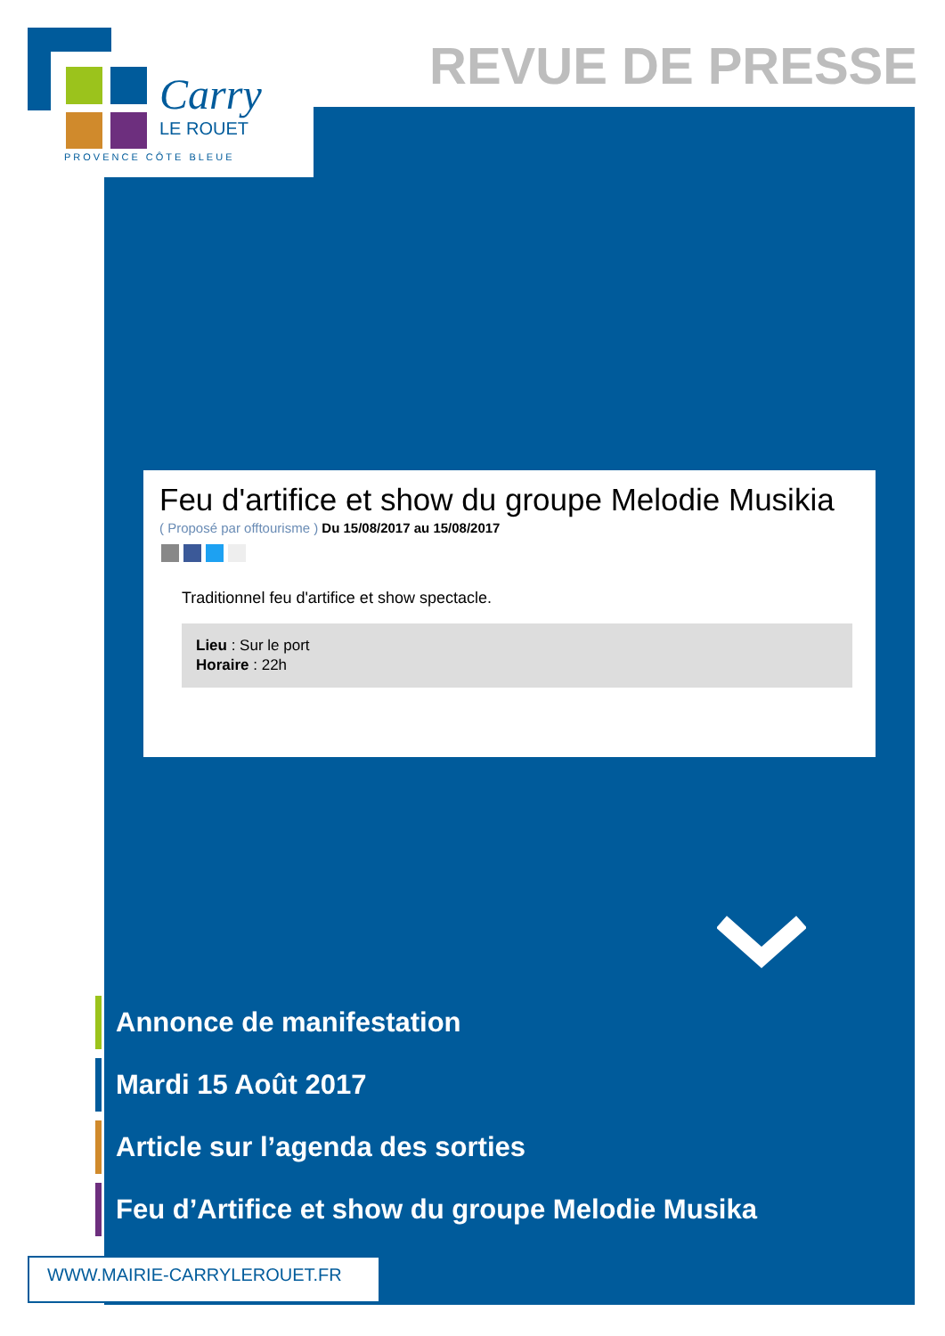Carry
LE ROUET
PROVENCE CÔTE BLEUE
REVUE DE PRESSE
Feu d'artifice et show du groupe Melodie Musikia
( Proposé par offtourisme ) Du 15/08/2017 au 15/08/2017
Traditionnel feu d'artifice et show spectacle.
Lieu : Sur le port
Horaire : 22h
Annonce de manifestation
Mardi 15 Août 2017
Article sur l’agenda des sorties
Feu d’Artifice et show du groupe Melodie Musika
WWW.MAIRIE-CARRYLEROUET.FR